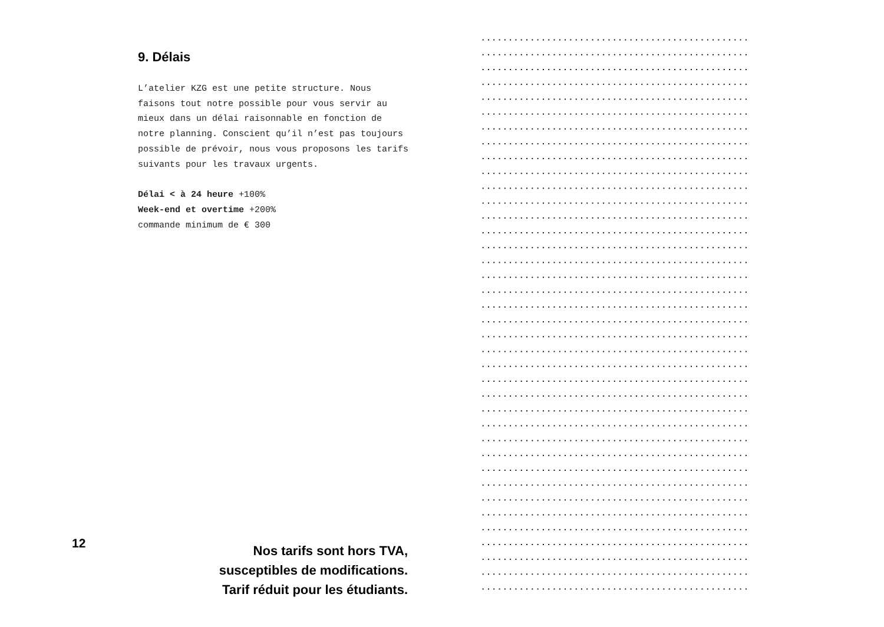9. Délais
L’atelier KZG est une petite structure. Nous faisons tout notre possible pour vous servir au mieux dans un délai raisonnable en fonction de notre planning. Conscient qu’il n’est pas toujours possible de prévoir, nous vous proposons les tarifs suivants pour les travaux urgents.
Délai < à 24 heure +100%
Week-end et overtime +200%
commande minimum de € 300
12
Nos tarifs sont hors TVA,
susceptibles de modifications.
Tarif réduit pour les étudiants.